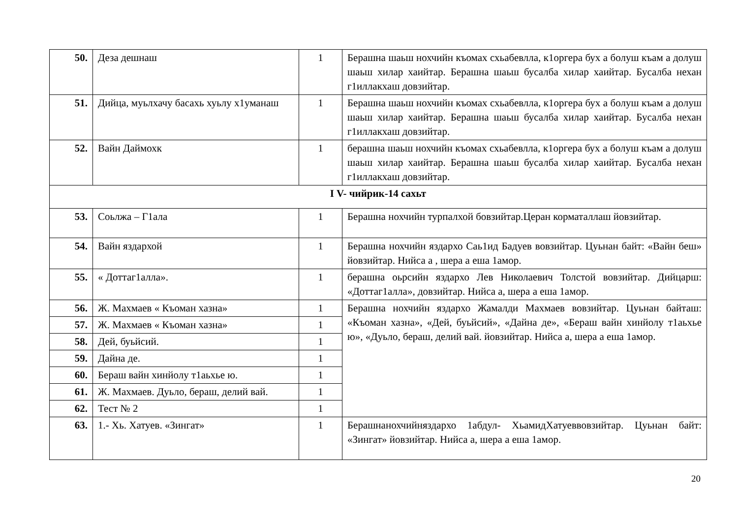| 50. | Деза дешнаш | 1 | Берашна шаьш нохчийн къомах схьабевлла, к1оргера бух а болуш къам а долуш шаьш хилар хаийтар. Берашна шаьш бусалба хилар хаийтар. Бусалба нехан г1иллакхаш довзийтар. |
| 51. | Дийца, муьлхачу басахь хуьлу х1уманаш | 1 | Берашна шаьш нохчийн къомах схьабевлла, к1оргера бух а болуш къам а долуш шаьш хилар хаийтар. Берашна шаьш бусалба хилар хаийтар. Бусалба нехан г1иллакхаш довзийтар. |
| 52. | Вайн Даймохк | 1 | берашна шаьш нохчийн къомах схьабевлла, к1оргера бух а болуш къам а долуш шаьш хилар хаийтар. Берашна шаьш бусалба хилар хаийтар. Бусалба нехан г1иллакхаш довзийтар. |
| I V- чийрик-14 сахьт | | | |
| 53. | Соьлжа – Г1ала | 1 | Берашна нохчийн турпалхой бовзийтар.Церан корматаллаш йовзийтар. |
| 54. | Вайн яздархой | 1 | Берашна нохчийн яздархо Саь1ид Бадуев вовзийтар. Цуьнан байт: «Вайн беш» йовзийтар. Нийса а , шера а еша 1амор. |
| 55. | « Доттаг1алла». | 1 | берашна оьрсийн яздархо Лев Николаевич Толстой вовзийтар. Дийцарш: «Доттаг1алла», довзийтар. Нийса а, шера а еша 1амор. |
| 56. | Ж. Махмаев « Къоман хазна» | 1 | Берашна нохчийн яздархо Жамалди Махмаев вовзийтар. Цуьнан байташ: «Къоман хазна», «Дей, буьйсий», «Дайна де», «Бераш вайн хинйолу т1аьхье ю», «Дуьло, бераш, делий вай. йовзийтар. Нийса а, шера а еша 1амор. |
| 57. | Ж. Махмаев « Къоман хазна» | 1 | |
| 58. | Дей, буьйсий. | 1 | |
| 59. | Дайна де. | 1 | |
| 60. | Бераш вайн хинйолу т1аьхье ю. | 1 | |
| 61. | Ж. Махмаев. Дуьло, бераш, делий вай. | 1 | |
| 62. | Тест № 2 | 1 | |
| 63. | 1.- Хь. Хатуев. «Зингат» | 1 | Берашнанохчийняздархо 1абдул- ХьамидХатуеввовзийтар. Цуьнан байт: «Зингат» йовзийтар. Нийса а, шера а еша 1амор. |
20